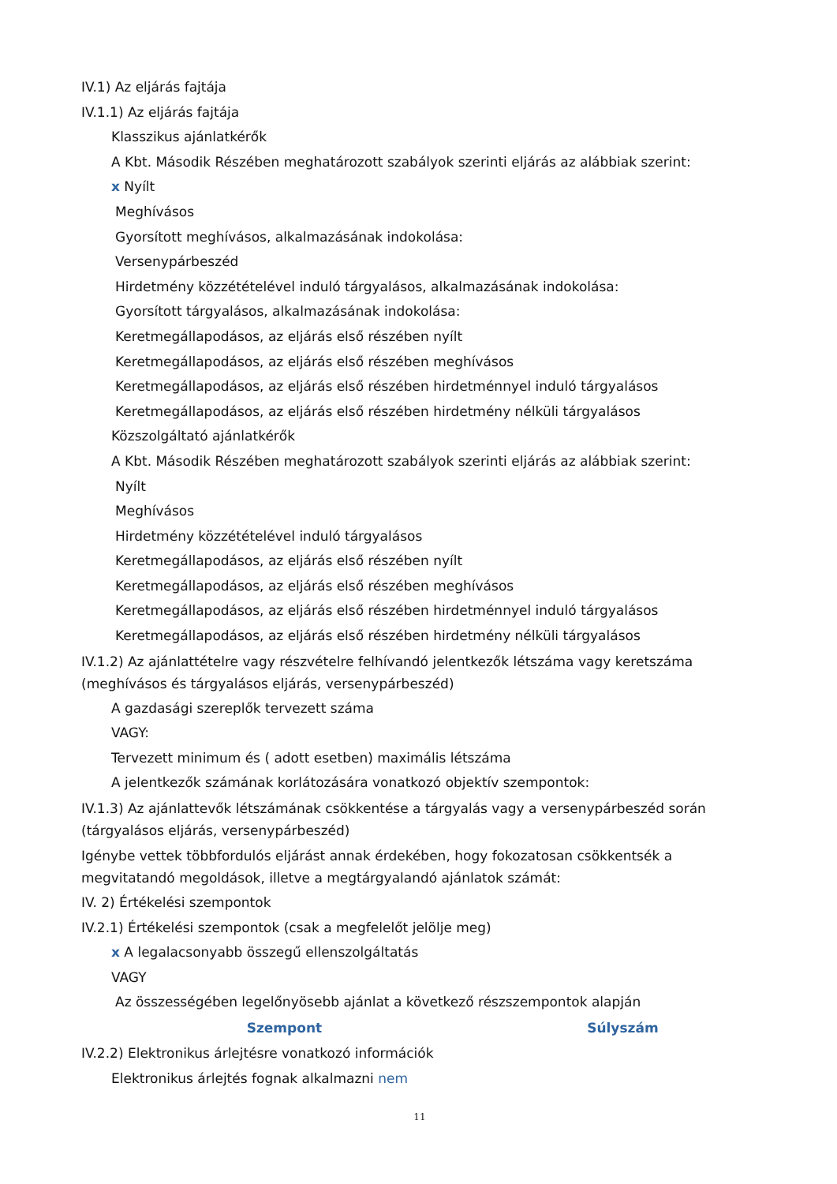IV.1) Az eljárás fajtája
IV.1.1) Az eljárás fajtája
Klasszikus ajánlatkérők
A Kbt. Második Részében meghatározott szabályok szerinti eljárás az alábbiak szerint:
x Nyílt
Meghívásos
Gyorsított meghívásos, alkalmazásának indokolása:
Versenypárbeszéd
Hirdetmény közzétételével induló tárgyalásos, alkalmazásának indokolása:
Gyorsított tárgyalásos, alkalmazásának indokolása:
Keretmegállapodásos, az eljárás első részében nyílt
Keretmegállapodásos, az eljárás első részében meghívásos
Keretmegállapodásos, az eljárás első részében hirdetménnyel induló tárgyalásos
Keretmegállapodásos, az eljárás első részében hirdetmény nélküli tárgyalásos
Közszolgáltató ajánlatkérők
A Kbt. Második Részében meghatározott szabályok szerinti eljárás az alábbiak szerint:
Nyílt
Meghívásos
Hirdetmény közzétételével induló tárgyalásos
Keretmegállapodásos, az eljárás első részében nyílt
Keretmegállapodásos, az eljárás első részében meghívásos
Keretmegállapodásos, az eljárás első részében hirdetménnyel induló tárgyalásos
Keretmegállapodásos, az eljárás első részében hirdetmény nélküli tárgyalásos
IV.1.2) Az ajánlattételre vagy részvételre felhívandó jelentkezők létszáma vagy keretszáma (meghívásos és tárgyalásos eljárás, versenypárbeszéd)
A gazdasági szereplők tervezett száma
VAGY:
Tervezett minimum és ( adott esetben) maximális létszáma
A jelentkezők számának korlátozására vonatkozó objektív szempontok:
IV.1.3) Az ajánlattevők létszámának csökkentése a tárgyalás vagy a versenypárbeszéd során
(tárgyalásos eljárás, versenypárbeszéd)
Igénybe vettek többfordulós eljárást annak érdekében, hogy fokozatosan csökkentsék a megvitatandó megoldások, illetve a megtárgyalandó ajánlatok számát:
IV. 2) Értékelési szempontok
IV.2.1) Értékelési szempontok (csak a megfelelőt jelölje meg)
x A legalacsonyabb összegű ellenszolgáltatás
VAGY
Az összességében legelőnyösebb ajánlat a következő részszempontok alapján
| Szempont | Súlyszám |
| --- | --- |
IV.2.2) Elektronikus árlejtésre vonatkozó információk
Elektronikus árlejtés fognak alkalmazni nem
11